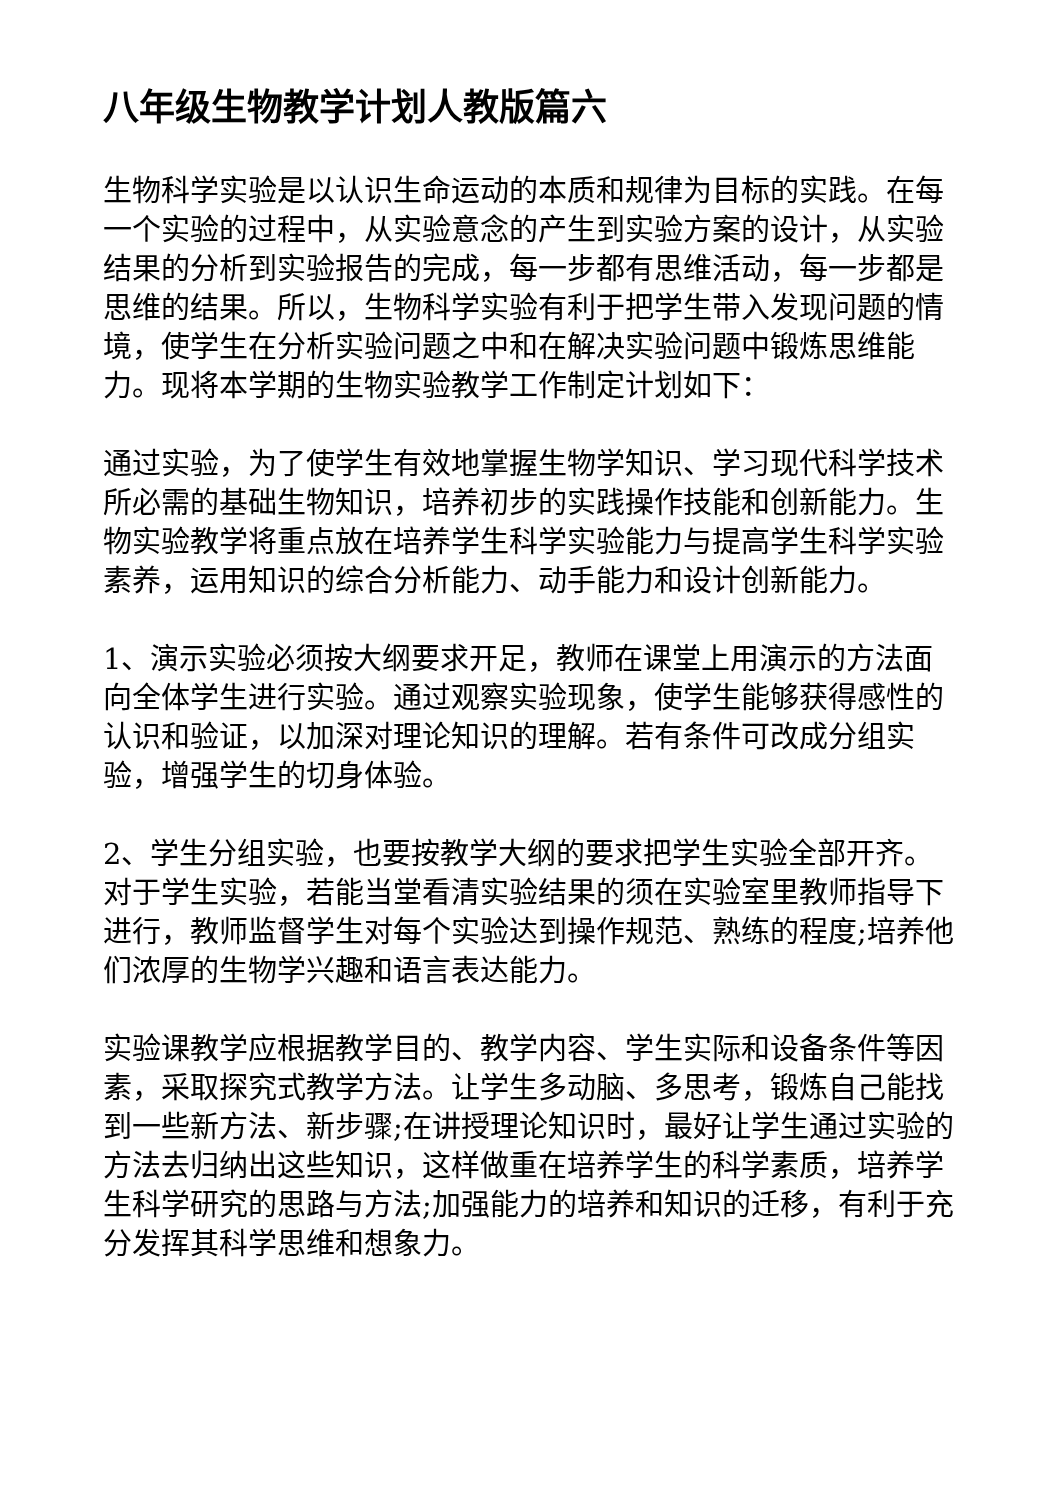八年级生物教学计划人教版篇六
生物科学实验是以认识生命运动的本质和规律为目标的实践。在每一个实验的过程中，从实验意念的产生到实验方案的设计，从实验结果的分析到实验报告的完成，每一步都有思维活动，每一步都是思维的结果。所以，生物科学实验有利于把学生带入发现问题的情境，使学生在分析实验问题之中和在解决实验问题中锻炼思维能力。现将本学期的生物实验教学工作制定计划如下：
通过实验，为了使学生有效地掌握生物学知识、学习现代科学技术所必需的基础生物知识，培养初步的实践操作技能和创新能力。生物实验教学将重点放在培养学生科学实验能力与提高学生科学实验素养，运用知识的综合分析能力、动手能力和设计创新能力。
1、演示实验必须按大纲要求开足，教师在课堂上用演示的方法面向全体学生进行实验。通过观察实验现象，使学生能够获得感性的认识和验证，以加深对理论知识的理解。若有条件可改成分组实验，增强学生的切身体验。
2、学生分组实验，也要按教学大纲的要求把学生实验全部开齐。对于学生实验，若能当堂看清实验结果的须在实验室里教师指导下进行，教师监督学生对每个实验达到操作规范、熟练的程度;培养他们浓厚的生物学兴趣和语言表达能力。
实验课教学应根据教学目的、教学内容、学生实际和设备条件等因素，采取探究式教学方法。让学生多动脑、多思考，锻炼自己能找到一些新方法、新步骤;在讲授理论知识时，最好让学生通过实验的方法去归纳出这些知识，这样做重在培养学生的科学素质，培养学生科学研究的思路与方法;加强能力的培养和知识的迁移，有利于充分发挥其科学思维和想象力。